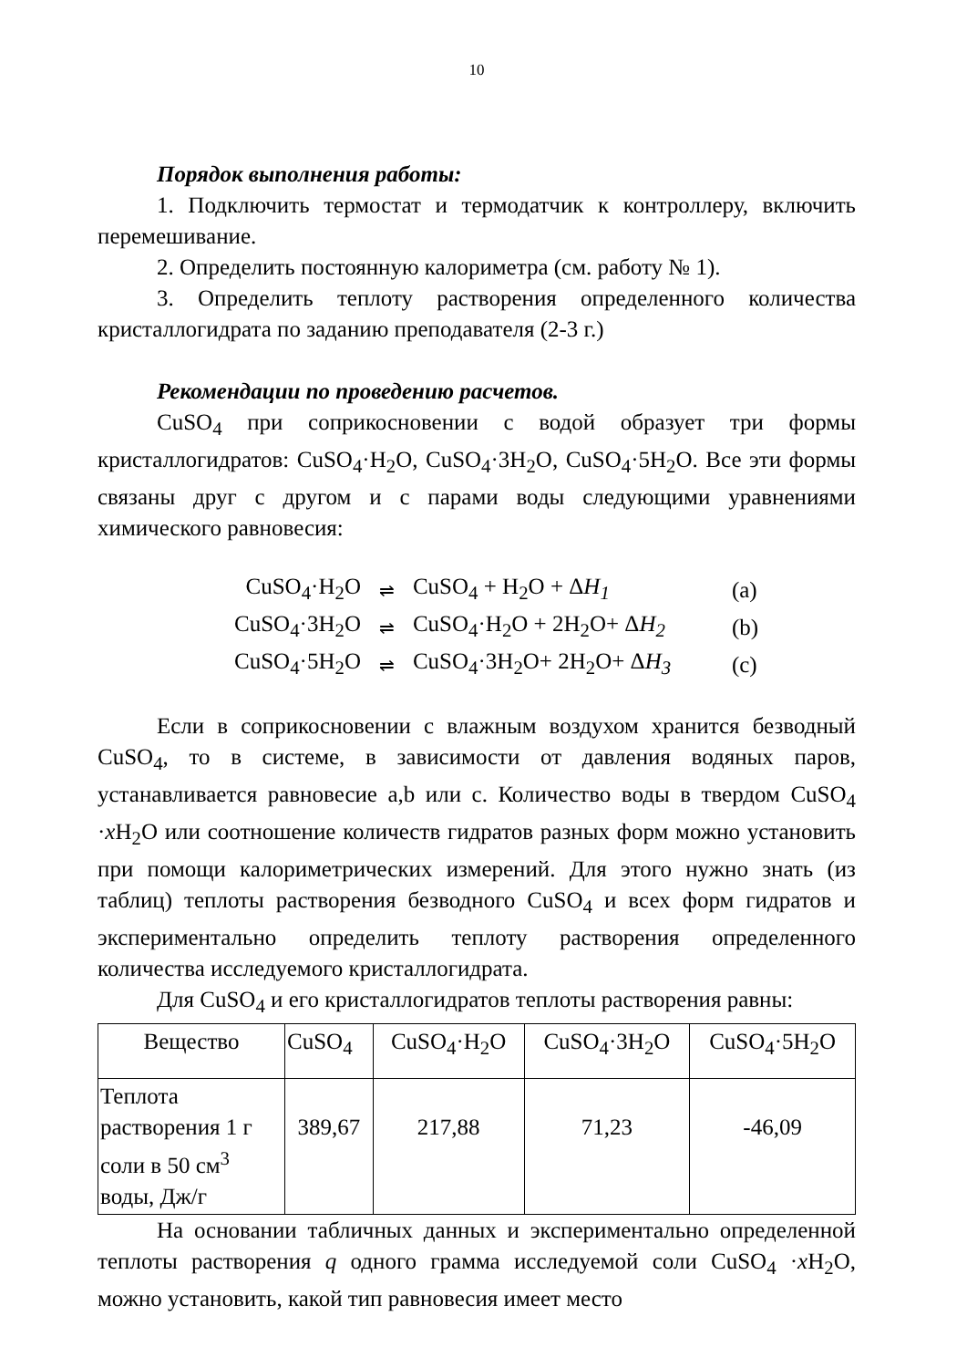10
Порядок выполнения работы:
1. Подключить термостат и термодатчик к контроллеру, включить перемешивание.
2. Определить постоянную калориметра (см. работу № 1).
3. Определить теплоту растворения определенного количества кристаллогидрата по заданию преподавателя (2-3 г.)
Рекомендации по проведению расчетов.
CuSO<sub>4</sub> при соприкосновении с водой образует три формы кристаллогидратов: CuSO<sub>4</sub>·H<sub>2</sub>O, CuSO<sub>4</sub>·3H<sub>2</sub>O, CuSO<sub>4</sub>·5H<sub>2</sub>O. Все эти формы связаны друг с другом и с парами воды следующими уравнениями химического равновесия:
| CuSO<sub>4</sub>·H<sub>2</sub>O | ⇌ | CuSO<sub>4</sub> + H<sub>2</sub>O + Δ H<sub>1</sub> | (a) |
| CuSO<sub>4</sub>·3H<sub>2</sub>O | ⇌ | CuSO<sub>4</sub>·H<sub>2</sub>O + 2H<sub>2</sub>O+ Δ H<sub>2</sub> | (b) |
| CuSO<sub>4</sub>·5H<sub>2</sub>O | ⇌ | CuSO<sub>4</sub>·3H<sub>2</sub>O+ 2H<sub>2</sub>O+ Δ H<sub>3</sub> | (c) |
Если в соприкосновении с влажным воздухом хранится безводный CuSO<sub>4</sub>, то в системе, в зависимости от давления водяных паров, устанавливается равновесие a,b или c. Количество воды в твердом CuSO<sub>4</sub> ·x H<sub>2</sub>O или соотношение количеств гидратов разных форм можно установить при помощи калориметрических измерений. Для этого нужно знать (из таблиц) теплоты растворения безводного CuSO<sub>4</sub> и всех форм гидратов и экспериментально определить теплоту растворения определенного количества исследуемого кристаллогидрата.
Для CuSO<sub>4</sub> и его кристаллогидратов теплоты растворения равны:
| Вещество | CuSO<sub>4</sub> | CuSO<sub>4</sub>·H<sub>2</sub>O | CuSO<sub>4</sub>·3H<sub>2</sub>O | CuSO<sub>4</sub>·5H<sub>2</sub>O |
| --- | --- | --- | --- | --- |
| Теплота растворения 1 г соли в 50 см<sup>3</sup> воды, Дж/г | 389,67 | 217,88 | 71,23 | -46,09 |
На основании табличных данных и экспериментально определенной теплоты растворения q одного грамма исследуемой соли CuSO<sub>4</sub> ·x H<sub>2</sub>O, можно установить, какой тип равновесия имеет место